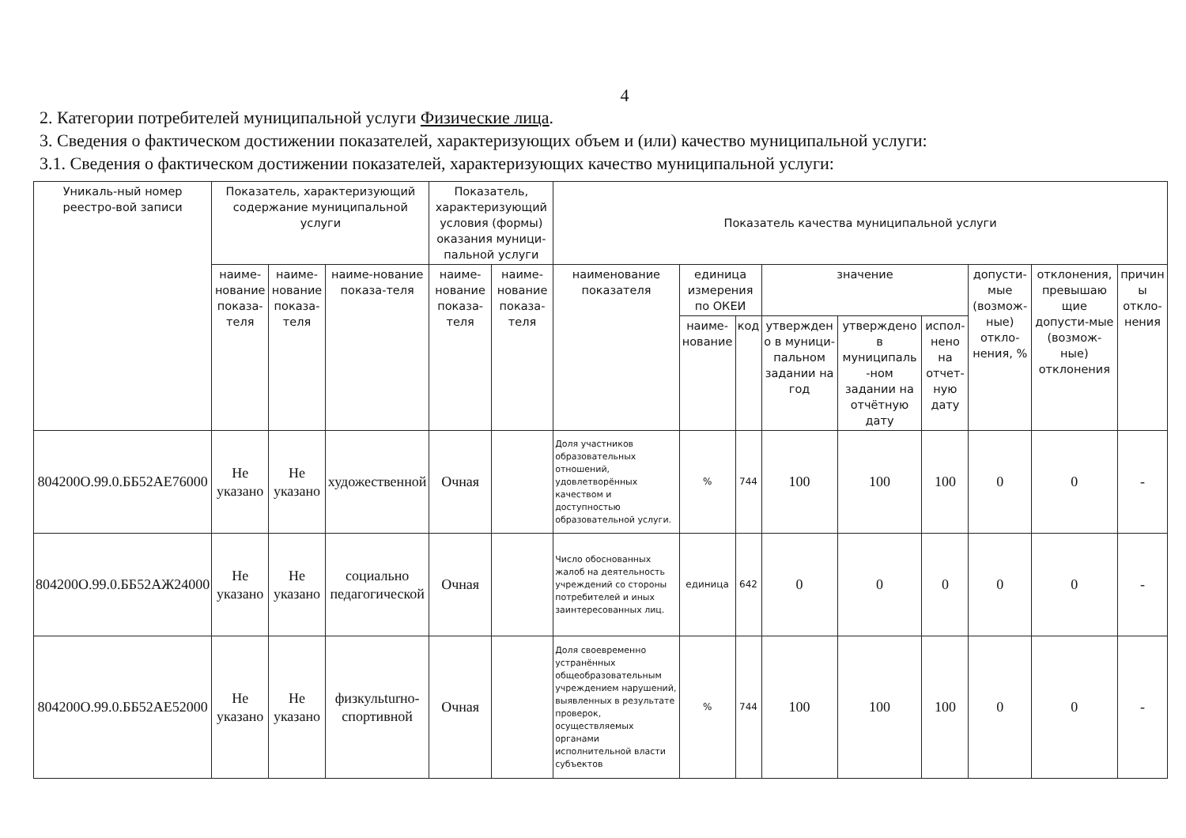4
2. Категории потребителей муниципальной услуги Физические лица.
3. Сведения о фактическом достижении показателей, характеризующих объем и (или) качество муниципальной услуги:
3.1. Сведения о фактическом достижении показателей, характеризующих качество муниципальной услуги:
| Уникаль-ный номер реестро-вой записи | Показатель, характеризующий содержание муниципальной услуги | | | Показатель, характеризующий условия (формы) оказания муници-пальной услуги | | Показатель качества муниципальной услуги | | | | | | | | |
| --- | --- | --- | --- | --- | --- | --- | --- | --- | --- | --- | --- | --- | --- | --- |
| | наиме-нование показа-теля | наиме-нование показа-теля | наиме-нование показа-теля | наиме-нование показа-теля | наиме-нование показа-теля | наименование показателя | единица измерения по ОКЕИ | | значение | | | допусти-мые (возмож-ные) откло-нения, % | отклонения, превышаю щие допусти-мые (возмож-ные) отклонения | причин ы откло-нения |
| | | | | | | | наиме-нование | код | утвержден о в муници-пальном задании на год | утверждено в муниципаль -ном задании на отчётную дату | испол-нено на отчет-ную дату | | | |
| 804200О.99.0.ББ52АЕ76000 | Не указано | Не указано | художественной | Очная | | Доля участников образовательных отношений, удовлетворённых качеством и доступностью образовательной услуги. | % | 744 | 100 | 100 | 100 | 0 | 0 | - |
| 804200О.99.0.ББ52АЖ24000 | Не указано | Не указано | социально педагогической | Очная | | Число обоснованных жалоб на деятельность учреждений со стороны потребителей и иных заинтересованных лиц. | единица | 642 | 0 | 0 | 0 | 0 | 0 | - |
| 804200О.99.0.ББ52АЕ52000 | Не указано | Не указано | физкульturно-спортивной | Очная | | Доля своевременно устранённых общеобразовательным учреждением нарушений, выявленных в результате проверок, осуществляемых органами исполнительной власти субъектов | % | 744 | 100 | 100 | 100 | 0 | 0 | - |